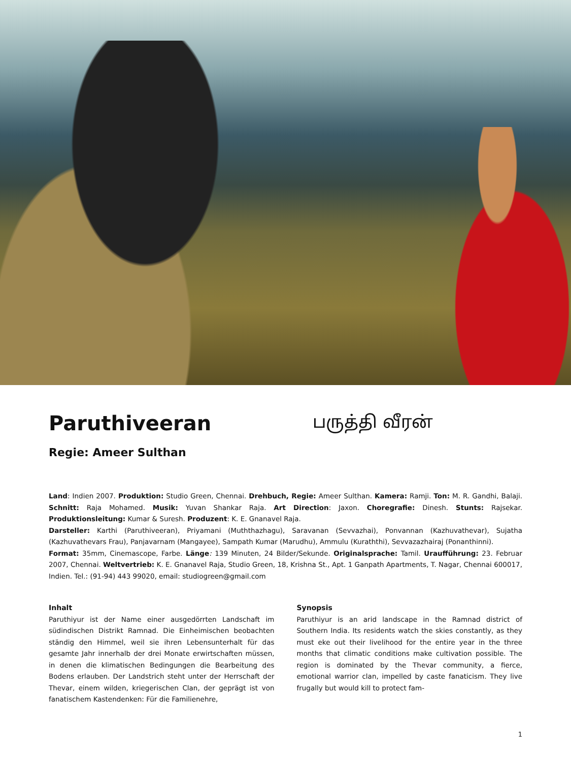Paruthiveeran
பருத்தி வீரன்
Regie: Ameer Sulthan
Land: Indien 2007. Produktion: Studio Green, Chennai. Drehbuch, Regie: Ameer Sulthan. Kamera: Ramji. Ton: M. R. Gandhi, Balaji. Schnitt: Raja Mohamed. Musik: Yuvan Shankar Raja. Art Direction: Jaxon. Choregrafie: Dinesh. Stunts: Rajsekar. Produktionsleitung: Kumar & Suresh. Produzent: K. E. Gnanavel Raja.
Darsteller: Karthi (Paruthiveeran), Priyamani (Muththazhagu), Saravanan (Sevvazhai), Ponvannan (Kazhuvathevar), Sujatha (Kazhuvathevars Frau), Panjavarnam (Mangayee), Sampath Kumar (Marudhu), Ammulu (Kuraththi), Sevvazazhairaj (Ponanthinni).
Format: 35mm, Cinemascope, Farbe. Länge: 139 Minuten, 24 Bilder/Sekunde. Originalsprache: Tamil. Uraufführung: 23. Februar 2007, Chennai. Weltvertrieb: K. E. Gnanavel Raja, Studio Green, 18, Krishna St., Apt. 1 Ganpath Apartments, T. Nagar, Chennai 600017, Indien. Tel.: (91-94) 443 99020, email: studiogreen@gmail.com
Inhalt
Paruthiyur ist der Name einer ausgedörrten Landschaft im südindischen Distrikt Ramnad. Die Einheimischen beobachten ständig den Himmel, weil sie ihren Lebensunterhalt für das gesamte Jahr innerhalb der drei Monate erwirtschaften müssen, in denen die klimatischen Bedingungen die Bearbeitung des Bodens erlauben. Der Landstrich steht unter der Herrschaft der Thevar, einem wilden, kriegerischen Clan, der geprägt ist von fanatischem Kastendenken: Für die Familienehre,
Synopsis
Paruthiyur is an arid landscape in the Ramnad district of Southern India. Its residents watch the skies constantly, as they must eke out their livelihood for the entire year in the three months that climatic conditions make cultivation possible. The region is dominated by the Thevar community, a fierce, emotional warrior clan, impelled by caste fanaticism. They live frugally but would kill to protect fam-
1